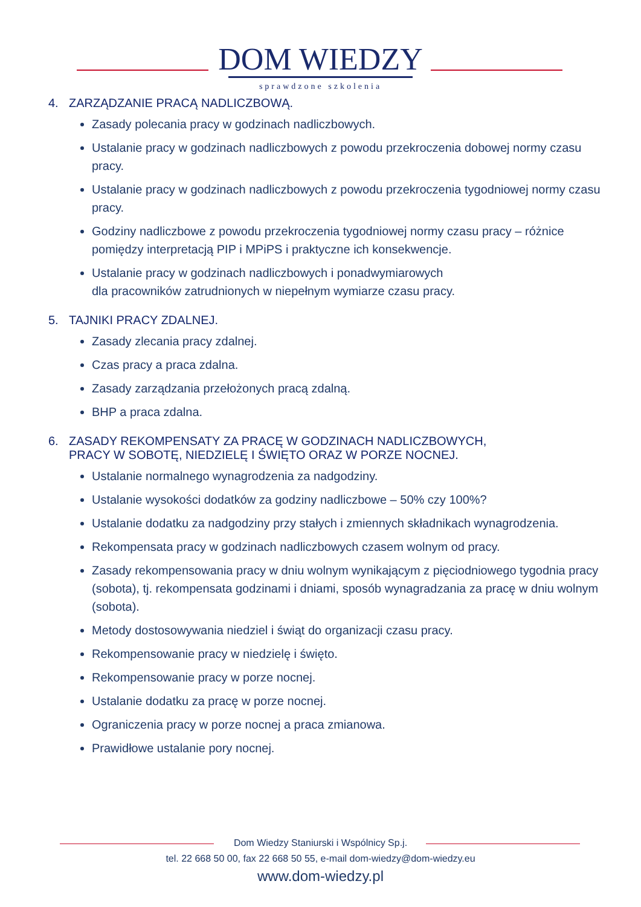DOM WIEDZY
sprawdzone szkolenia
4. ZARZĄDZANIE PRACĄ NADLICZBOWĄ.
Zasady polecania pracy w godzinach nadliczbowych.
Ustalanie pracy w godzinach nadliczbowych z powodu przekroczenia dobowej normy czasu pracy.
Ustalanie pracy w godzinach nadliczbowych z powodu przekroczenia tygodniowej normy czasu pracy.
Godziny nadliczbowe z powodu przekroczenia tygodniowej normy czasu pracy – różnice pomiędzy interpretacją PIP i MPiPS i praktyczne ich konsekwencje.
Ustalanie pracy w godzinach nadliczbowych i ponadwymiarowych
dla pracowników zatrudnionych w niepełnym wymiarze czasu pracy.
5. TAJNIKI PRACY ZDALNEJ.
Zasady zlecania pracy zdalnej.
Czas pracy a praca zdalna.
Zasady zarządzania przełożonych pracą zdalną.
BHP a praca zdalna.
6. ZASADY REKOMPENSATY ZA PRACĘ W GODZINACH NADLICZBOWYCH,
PRACY W SOBOTĘ, NIEDZIELĘ I ŚWIĘTO ORAZ W PORZE NOCNEJ.
Ustalanie normalnego wynagrodzenia za nadgodziny.
Ustalanie wysokości dodatków za godziny nadliczbowe – 50% czy 100%?
Ustalanie dodatku za nadgodziny przy stałych i zmiennych składnikach wynagrodzenia.
Rekompensata pracy w godzinach nadliczbowych czasem wolnym od pracy.
Zasady rekompensowania pracy w dniu wolnym wynikającym z pięciodniowego tygodnia pracy (sobota), tj. rekompensata godzinami i dniami, sposób wynagradzania za pracę w dniu wolnym (sobota).
Metody dostosowywania niedziel i świąt do organizacji czasu pracy.
Rekompensowanie pracy w niedzielę i święto.
Rekompensowanie pracy w porze nocnej.
Ustalanie dodatku za pracę w porze nocnej.
Ograniczenia pracy w porze nocnej a praca zmianowa.
Prawidłowe ustalanie pory nocnej.
Dom Wiedzy Staniurski i Wspólnicy Sp.j.
tel. 22 668 50 00, fax 22 668 50 55, e-mail dom-wiedzy@dom-wiedzy.eu
www.dom-wiedzy.pl